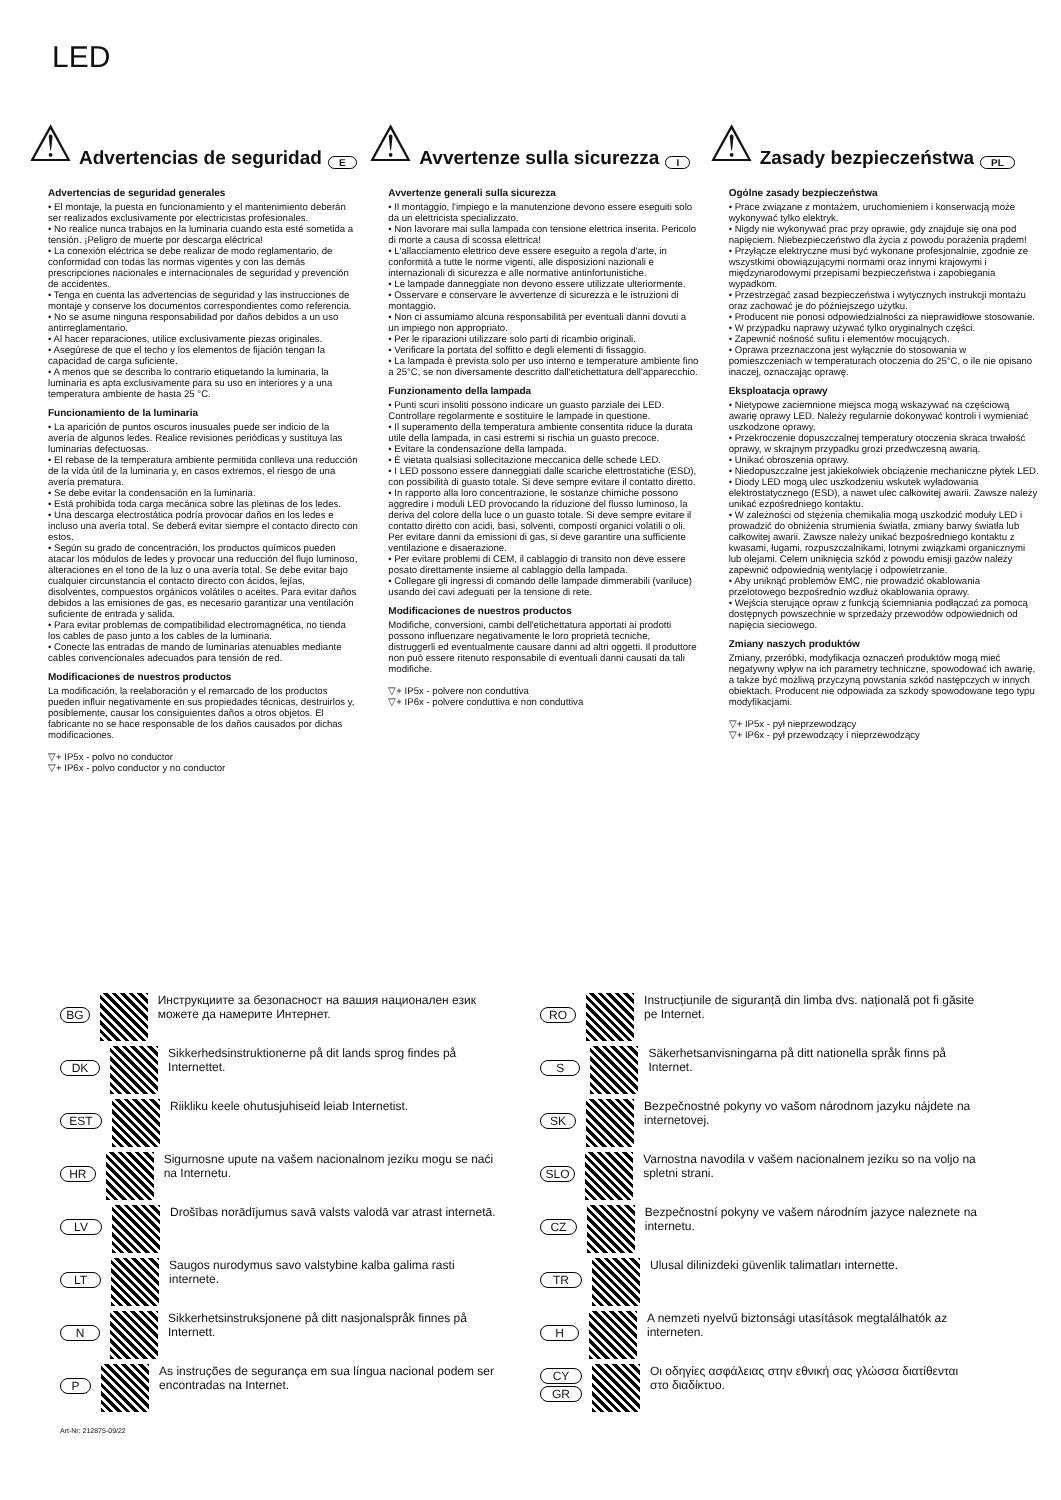LED
⚠ Advertencias de seguridad E
Advertencias de seguridad generales
• El montaje, la puesta en funcionamiento y el mantenimiento deberán ser realizados exclusivamente por electricistas profesionales.
• No realice nunca trabajos en la luminaria cuando esta esté sometida a tensión. ¡Peligro de muerte por descarga eléctrica!
• La conexión eléctrica se debe realizar de modo reglamentario, de conformidad con todas las normas vigentes y con las demás prescripciones nacionales e internacionales de seguridad y prevención de accidentes.
• Tenga en cuenta las advertencias de seguridad y las instrucciones de montaje y conserve los documentos correspondientes como referencia.
• No se asume ninguna responsabilidad por daños debidos a un uso antirreglamentario.
• Al hacer reparaciones, utilice exclusivamente piezas originales.
• Asegúrese de que el techo y los elementos de fijación tengan la capacidad de carga suficiente.
• A menos que se describa lo contrario etiquetando la luminaria, la luminaria es apta exclusivamente para su uso en interiores y a una temperatura ambiente de hasta 25 °C.
Funcionamiento de la luminaria
• La aparición de puntos oscuros inusuales puede ser indicio de la avería de algunos ledes. Realice revisiones periódicas y sustituya las luminarias defectuosas.
• El rebase de la temperatura ambiente permitida conlleva una reducción de la vida útil de la luminaria y, en casos extremos, el riesgo de una avería prematura.
• Se debe evitar la condensación en la luminaria.
• Está prohibida toda carga mecánica sobre las pletinas de los ledes.
• Una descarga electrostática podría provocar daños en los ledes e incluso una avería total. Se deberá evitar siempre el contacto directo con estos.
• Según su grado de concentración, los productos químicos pueden atacar los módulos de ledes y provocar una reducción del flujo luminoso, alteraciones en el tono de la luz o una avería total. Se debe evitar bajo cualquier circunstancia el contacto directo con ácidos, lejías, disolventes, compuestos orgánicos volátiles o aceites. Para evitar daños debidos a las emisiones de gas, es necesario garantizar una ventilación suficiente de entrada y salida.
• Para evitar problemas de compatibilidad electromagnética, no tienda los cables de paso junto a los cables de la luminaria.
• Conecte las entradas de mando de luminarias atenuables mediante cables convencionales adecuados para tensión de red.
Modificaciones de nuestros productos
La modificación, la reelaboración y el remarcado de los productos pueden influir negativamente en sus propiedades técnicas, destruirlos y, posiblemente, causar los consiguientes daños a otros objetos. El fabricante no se hace responsable de los daños causados por dichas modificaciones.
▽+ IP5x - polvo no conductor
▽+ IP6x - polvo conductor y no conductor
⚠ Avvertenze sulla sicurezza I
Avvertenze generali sulla sicurezza
• Il montaggio, l'impiego e la manutenzione devono essere eseguiti solo da un elettricista specializzato.
• Non lavorare mai sulla lampada con tensione elettrica inserita. Pericolo di morte a causa di scossa elettrica!
• L'allacciamento elettrico deve essere eseguito a regola d'arte, in conformità a tutte le norme vigenti, alle disposizioni nazionali e internazionali di sicurezza e alle normative antinfortunistiche.
• Le lampade danneggiate non devono essere utilizzate ulteriormente.
• Osservare e conservare le avvertenze di sicurezza e le istruzioni di montaggio.
• Non ci assumiamo alcuna responsabilità per eventuali danni dovuti a un impiego non appropriato.
• Per le riparazioni utilizzare solo parti di ricambio originali.
• Verificare la portata del soffitto e degli elementi di fissaggio.
• La lampada è prevista solo per uso interno e temperature ambiente fino a 25°C, se non diversamente descritto dall'etichettatura dell'apparecchio.
Funzionamento della lampada
• Punti scuri insoliti possono indicare un guasto parziale dei LED. Controllare regolarmente e sostituire le lampade in questione.
• Il superamento della temperatura ambiente consentita riduce la durata utile della lampada, in casi estremi si rischia un guasto precoce.
• Evitare la condensazione della lampada.
• È vietata qualsiasi sollecitazione meccanica delle schede LED.
• I LED possono essere danneggiati dalle scariche elettrostatiche (ESD), con possibilità di guasto totale. Si deve sempre evitare il contatto diretto.
• In rapporto alla loro concentrazione, le sostanze chimiche possono aggredire i moduli LED provocando la riduzione del flusso luminoso, la deriva del colore della luce o un guasto totale. Si deve sempre evitare il contatto diretto con acidi, basi, solventi, composti organici volatili o oli. Per evitare danni da emissioni di gas, si deve garantire una sufficiente ventilazione e disaerazione.
• Per evitare problemi di CEM, il cablaggio di transito non deve essere posato direttamente insieme al cablaggio della lampada.
• Collegare gli ingressi di comando delle lampade dimmerabili (variluce) usando dei cavi adeguati per la tensione di rete.
Modificaciones de nuestros productos
Modifiche, conversioni, cambi dell'etichettatura apportati ai prodotti possono influenzare negativamente le loro proprietà tecniche, distruggerli ed eventualmente causare danni ad altri oggetti. Il produttore non può essere ritenuto responsabile di eventuali danni causati da tali modifiche.
▽+ IP5x - polvere non conduttiva
▽+ IP6x - polvere conduttiva e non conduttiva
⚠ Zasady bezpieczeństwa PL
Ogólne zasady bezpieczeństwa
• Prace związane z montażem, uruchomieniem i konserwacją może wykonywać tylko elektryk.
• Nigdy nie wykonywać prac przy oprawie, gdy znajduje się ona pod napięciem. Niebezpieczeństwo dla życia z powodu porażenia prądem!
• Przyłącze elektryczne musi być wykonane profesjonalnie, zgodnie ze wszystkimi obowiązującymi normami oraz innymi krajowymi i międzynarodowymi przepisami bezpieczeństwa i zapobiegania wypadkom.
• Przestrzegać zasad bezpieczeństwa i wytycznych instrukcji montażu oraz zachować je do późniejszego użytku.
• Producent nie ponosi odpowiedzialności za nieprawidłowe stosowanie.
• W przypadku naprawy używać tylko oryginalnych części.
• Zapewnić nośność sufitu i elementów mocujących.
• Oprawa przeznaczona jest wyłącznie do stosowania w pomieszczeniach w temperaturach otoczenia do 25°C, o ile nie opisano inaczej, oznaczając oprawę.
Eksploatacja oprawy
• Nietypowe zaciemnione miejsca mogą wskazywać na częściową awarię oprawy LED. Należy regularnie dokonywać kontroli i wymieniać uszkodzone oprawy,
• Przekroczenie dopuszczalnej temperatury otoczenia skraca trwałość oprawy, w skrajnym przypadku grozi przedwczesną awarią.
• Unikać obroszenia oprawy.
• Niedopuszczalne jest jakiekolwiek obciążenie mechaniczne płytek LED.
• Diody LED mogą ulec uszkodzeniu wskutek wyładowania elektrostatycznego (ESD), a nawet ulec całkowitej awarii. Zawsze należy unikać ezpośredniego kontaktu.
• W zależności od stężenia chemikalia mogą uszkodzić moduły LED i prowadzić do obniżenia strumienia światła, zmiany barwy światła lub całkowitej awarii. Zawsze należy unikać bezpośredniego kontaktu z kwasami, ługami, rozpuszczalnikami, lotnymi związkami organicznymi lub olejami. Celem uniknięcia szkód z powodu emisji gazów należy zapewnić odpowiednią wentylację i odpowietrzanie.
• Aby uniknąć problemów EMC, nie prowadzić okablowania przelotowego bezpośrednio wzdłuż okablowania oprawy.
• Wejścia sterujące opraw z funkcją ściemniania podłączać za pomocą dostępnych powszechnie w sprzedaży przewodów odpowiednich od napięcia sieciowego.
Zmiany naszych produktów
Zmiany, przeróbki, modyfikacja oznaczeń produktów mogą mieć negatywny wpływ na ich parametry techniczne, spowodować ich awarię, a także być możliwą przyczyną powstania szkód następczych w innych obiektach. Producent nie odpowiada za szkody spowodowane tego typu modyfikacjami.
▽+ IP5x - pył nieprzewodzący
▽+ IP6x - pył przewodzący i nieprzewodzący
BG Инструкциите за безопасност на вашия национален език можете да намерите Интернет.
RO Instrucțiunile de siguranță din limba dvs. națională pot fi găsite pe Internet.
DK Sikkerhedsinstruktionerne på dit lands sprog findes på Internettet.
S Säkerhetsanvisningarna på ditt nationella språk finns på Internet.
EST Riikliku keele ohutusjuhiseid leiab Internetist.
SK Bezpečnostné pokyny vo vašom národnom jazyku nájdete na internetovej.
HR Sigurnosne upute na vašem nacionalnom jeziku mogu se naći na Internetu.
SLO Varnostna navodila v vašem nacionalnem jeziku so na voljo na spletni strani.
LV Drošības norādījumus savā valsts valodā var atrast internetā.
CZ Bezpečnostní pokyny ve vašem národním jazyce naleznete na internetu.
LT Saugos nurodymus savo valstybine kalba galima rasti internete.
TR Ulusal dilinizdeki güvenlik talimatları internette.
N Sikkerhetsinstruksjonene på ditt nasjonalspråk finnes på Internett.
H A nemzeti nyelvű biztonsági utasítások megtalálhatók az interneten.
P As instruções de segurança em sua língua nacional podem ser encontradas na Internet.
CY
GR Οι οδηγίες ασφάλειας στην εθνική σας γλώσσα διατίθενται στο διαδίκτυο.
Art-Nr: 212875-09/22